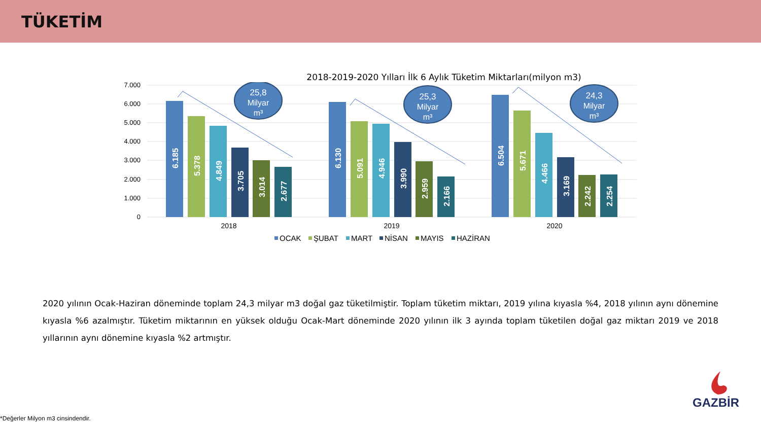TÜKETİM
2018-2019-2020 Yılları İlk 6 Aylık Tüketim Miktarları(milyon m3)
7.000
6.000
5.000
4.000
3.000
2.000
1.000
0
6.185
5.378
4.849
3.705
3.014
2.677
6.130
5.091
4.946
3.990
2.959
2.166
6.504
5.671
4.466
3.169
2.242
2.254
25,8
Milyar
m³
25,3
Milyar
m³
24,3
Milyar
m³
2018
2019
2020
OCAK
ŞUBAT
MART
NİSAN
MAYIS
HAZİRAN
2020 yılının Ocak-Haziran döneminde toplam 24,3 milyar m3 doğal gaz tüketilmiştir. Toplam tüketim miktarı, 2019 yılına kıyasla %4, 2018 yılının aynı dönemine kıyasla %6 azalmıştır. Tüketim miktarının en yüksek olduğu Ocak-Mart döneminde 2020 yılının ilk 3 ayında toplam tüketilen doğal gaz miktarı 2019 ve 2018 yıllarının aynı dönemine kıyasla %2 artmıştır.
GAZBİR
*Değerler Milyon m3 cinsindendir.